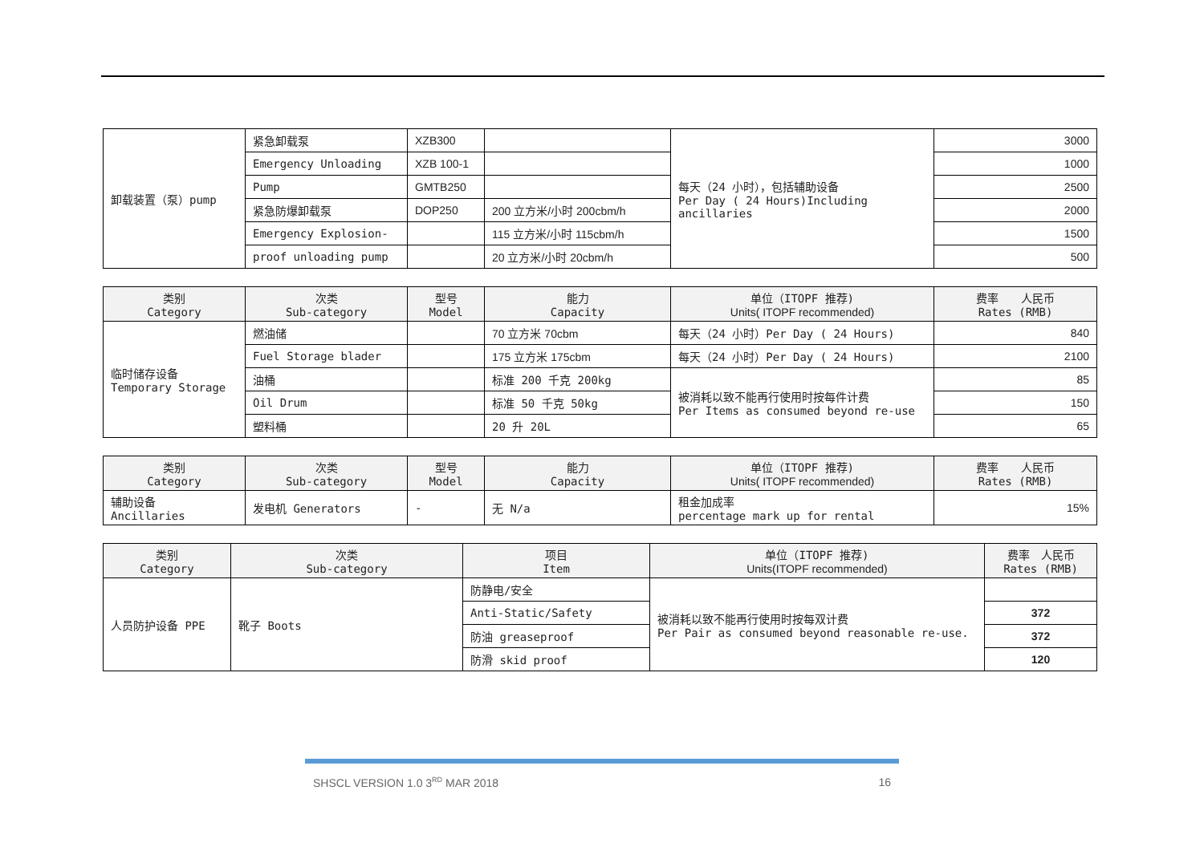| 卸载装置（泵）pump | 紧急卸载泵 | XZB300 | | 每天（24 小时），包括辅助设备 Per Day ( 24 Hours)Including ancillaries | 3000 |
| | Emergency Unloading | XZB 100-1 | | | 1000 |
| | Pump | GMTB250 | | | 2500 |
| | 紧急防爆卸载泵 | DOP250 | 200 立方米/小时 200cbm/h | | 2000 |
| | Emergency Explosion- | | 115 立方米/小时 115cbm/h | | 1500 |
| | proof unloading pump | | 20 立方米/小时 20cbm/h | | 500 |
| 类别 Category | 次类 Sub-category | 型号 Model | 能力 Capacity | 单位（ITOPF 推荐) Units( ITOPF recommended) | 费率 人民币 Rates (RMB) |
| --- | --- | --- | --- | --- | --- |
| 临时储存设备 Temporary Storage | 燃油储 | | 70 立方米 70cbm | 每天（24 小时）Per Day ( 24 Hours) | 840 |
| | Fuel Storage blader | | 175 立方米 175cbm | 每天（24 小时）Per Day ( 24 Hours) | 2100 |
| | 油桶 | | 标准 200 千克 200kg | 被消耗以致不能再行使用时按每件计费 Per Items as consumed beyond re-use | 85 |
| | Oil Drum | | 标准 50 千克 50kg | | 150 |
| | 塑料桶 | | 20 升 20L | | 65 |
| 类别 Category | 次类 Sub-category | 型号 Model | 能力 Capacity | 单位（ITOPF 推荐) Units( ITOPF recommended) | 费率 人民币 Rates (RMB) |
| --- | --- | --- | --- | --- | --- |
| 辅助设备 Ancillaries | 发电机 Generators | - | 无 N/a | 租金加成率 percentage mark up for rental | 15% |
| 类别 Category | 次类 Sub-category | 项目 Item | 单位（ITOPF 推荐) Units(ITOPF recommended) | 费率 人民币 Rates (RMB) |
| --- | --- | --- | --- | --- |
| 人员防护设备 PPE | 靴子 Boots | 防静电/安全 | 被消耗以致不能再行使用时按每双计费 Per Pair as consumed beyond reasonable re-use. | |
| | | Anti-Static/Safety | | 372 |
| | | 防油 greaseproof | | 372 |
| | | 防滑 skid proof | | 120 |
SHSCL VERSION 1.0 3<sup>RD</sup> MAR 2018 16